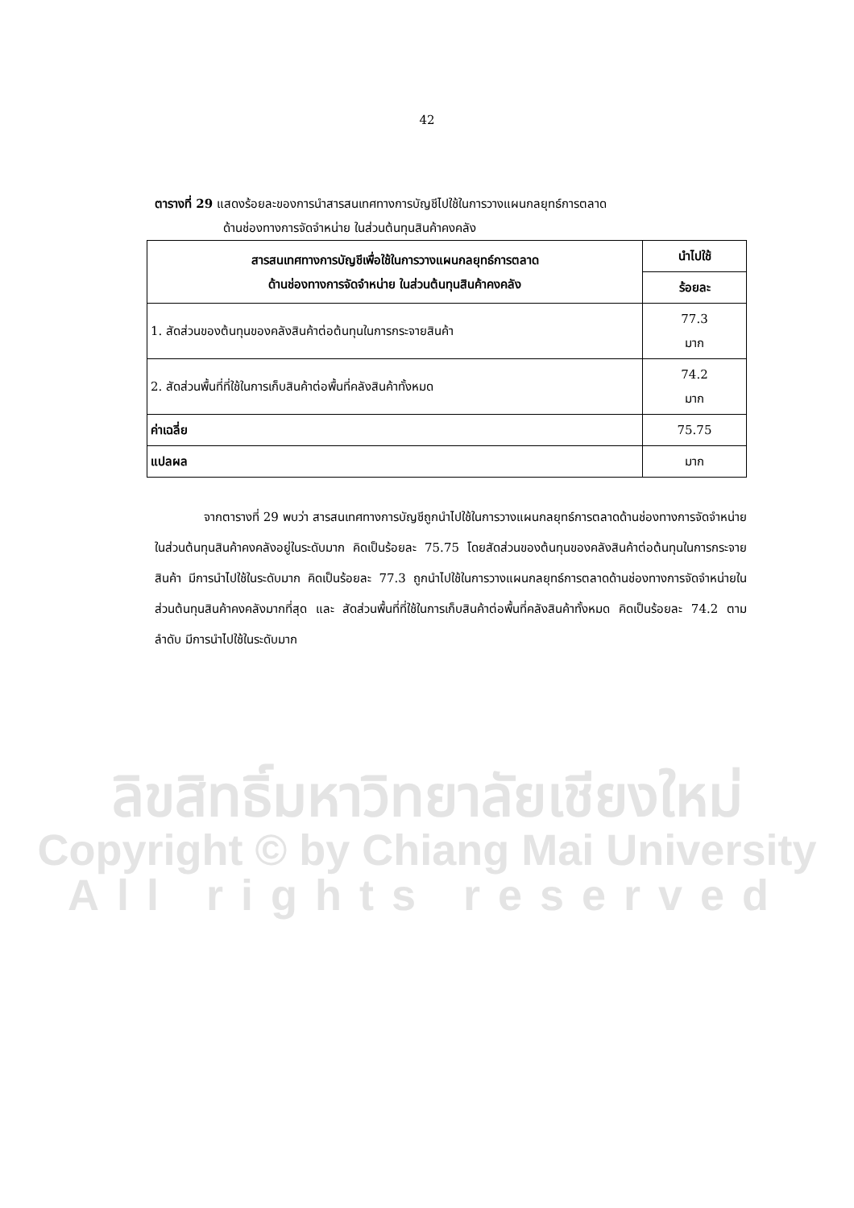42
ตารางที่ 29 แสดงร้อยละของการนำสารสนเทศทางการบัญชีไปใช้ในการวางแผนกลยุทธ์การตลาด
ด้านช่องทางการจัดจำหน่าย ในส่วนต้นทุนสินค้าคงคลัง
| สารสนเทศทางการบัญชีเพื่อใช้ในการวางแผนกลยุทธ์การตลาด ด้านช่องทางการจัดจำหน่าย ในส่วนต้นทุนสินค้าคงคลัง | นำไปใช้ |
| --- | --- |
| | ร้อยละ |
| 1. สัดส่วนของต้นทุนของคลังสินค้าต่อต้นทุนในการกระจายสินค้า | 77.3 มาก |
| 2. สัดส่วนพื้นที่ที่ใช้ในการเก็บสินค้าต่อพื้นที่คลังสินค้าทั้งหมด | 74.2 มาก |
| ค่าเฉลี่ย | 75.75 |
| แปลผล | มาก |
จากตารางที่ 29 พบว่า สารสนเทศทางการบัญชีถูกนำไปใช้ในการวางแผนกลยุทธ์การตลาดด้านช่องทางการจัดจำหน่ายในส่วนต้นทุนสินค้าคงคลังอยู่ในระดับมาก คิดเป็นร้อยละ 75.75 โดยสัดส่วนของต้นทุนของคลังสินค้าต่อต้นทุนในการกระจายสินค้า มีการนำไปใช้ในระดับมาก คิดเป็นร้อยละ 77.3 ถูกนำไปใช้ในการวางแผนกลยุทธ์การตลาดด้านช่องทางการจัดจำหน่ายในส่วนต้นทุนสินค้าคงคลังมากที่สุด และ สัดส่วนพื้นที่ที่ใช้ในการเก็บสินค้าต่อพื้นที่คลังสินค้าทั้งหมด คิดเป็นร้อยละ 74.2 ตามลำดับ มีการนำไปใช้ในระดับมาก
ลิขสิทธิ์มหาวิทยาลัยเชียงใหม่
Copyright © by Chiang Mai University
All rights reserved